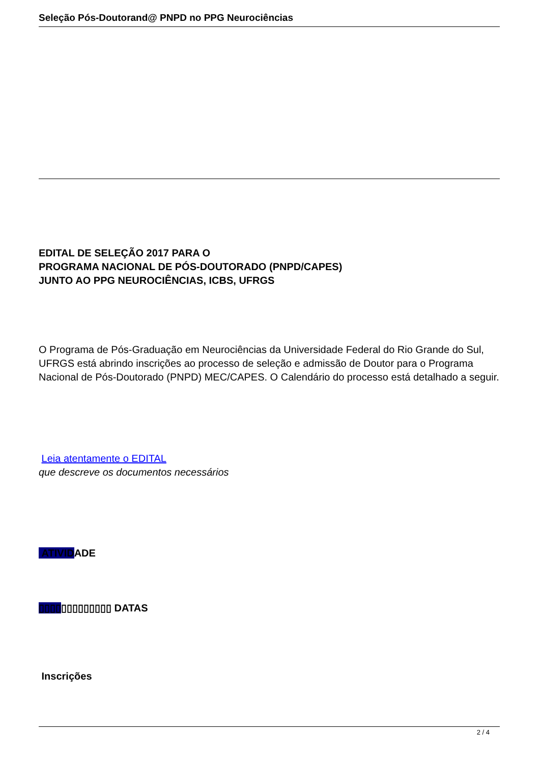Seleção Pós-Doutorand@ PNPD no PPG Neurociências
EDITAL DE SELEÇÃO 2017 PARA O
PROGRAMA NACIONAL DE PÓS-DOUTORADO (PNPD/CAPES)
JUNTO AO PPG NEUROCIÊNCIAS, ICBS, UFRGS
O Programa de Pós-Graduação em Neurociências da Universidade Federal do Rio Grande do Sul, UFRGS está abrindo inscrições ao processo de seleção e admissão de Doutor para o Programa Nacional de Pós-Doutorado (PNPD) MEC/CAPES. O Calendário do processo está detalhado a seguir.
Leia atentamente o EDITAL
que descreve os documentos necessários
ATIVIDADE
▯▯▯▯▯▯▯▯▯▯▯▯▯ DATAS
Inscrições
2 / 4